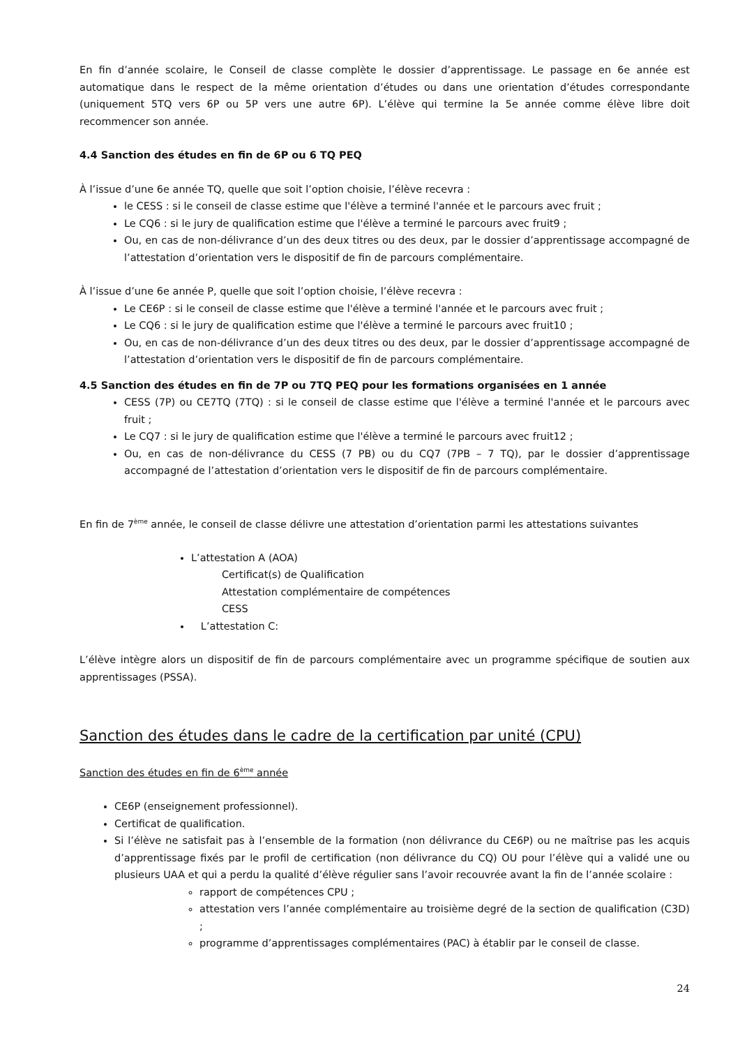En fin d’année scolaire, le Conseil de classe complète le dossier d’apprentissage. Le passage en 6e année est automatique dans le respect de la même orientation d’études ou dans une orientation d’études correspondante (uniquement 5TQ vers 6P ou 5P vers une autre 6P). L’élève qui termine la 5e année comme élève libre doit recommencer son année.
4.4 Sanction des études en fin de 6P ou 6 TQ PEQ
À l’issue d’une 6e année TQ, quelle que soit l’option choisie, l’élève recevra :
le CESS : si le conseil de classe estime que l'élève a terminé l'année et le parcours avec fruit ;
Le CQ6 : si le jury de qualification estime que l'élève a terminé le parcours avec fruit9 ;
Ou, en cas de non-délivrance d’un des deux titres ou des deux, par le dossier d’apprentissage accompagné de l’attestation d’orientation vers le dispositif de fin de parcours complémentaire.
À l’issue d’une 6e année P, quelle que soit l’option choisie, l’élève recevra :
Le CE6P : si le conseil de classe estime que l'élève a terminé l'année et le parcours avec fruit ;
Le CQ6 : si le jury de qualification estime que l'élève a terminé le parcours avec fruit10 ;
Ou, en cas de non-délivrance d’un des deux titres ou des deux, par le dossier d’apprentissage accompagné de l’attestation d’orientation vers le dispositif de fin de parcours complémentaire.
4.5 Sanction des études en fin de 7P ou 7TQ PEQ pour les formations organisées en 1 année
CESS (7P) ou CE7TQ (7TQ) : si le conseil de classe estime que l'élève a terminé l'année et le parcours avec fruit ;
Le CQ7 : si le jury de qualification estime que l'élève a terminé le parcours avec fruit12 ;
Ou, en cas de non-délivrance du CESS (7 PB) ou du CQ7 (7PB – 7 TQ), par le dossier d’apprentissage accompagné de l’attestation d’orientation vers le dispositif de fin de parcours complémentaire.
En fin de 7<sup>ème</sup> année, le conseil de classe délivre une attestation d’orientation parmi les attestations suivantes
L’attestation A (AOA)
Certificat(s) de Qualification
Attestation complémentaire de compétences
CESS
L’attestation C:
L’élève intègre alors un dispositif de fin de parcours complémentaire avec un programme spécifique de soutien aux apprentissages (PSSA).
Sanction des études dans le cadre de la certification par unité (CPU)
Sanction des études en fin de 6<sup>ème</sup> année
CE6P (enseignement professionnel).
Certificat de qualification.
Si l’élève ne satisfait pas à l’ensemble de la formation (non délivrance du CE6P) ou ne maîtrise pas les acquis d’apprentissage fixés par le profil de certification (non délivrance du CQ) OU pour l’élève qui a validé une ou plusieurs UAA et qui a perdu la qualité d’élève régulier sans l’avoir recouvrée avant la fin de l’année scolaire :
rapport de compétences CPU ;
attestation vers l’année complémentaire au troisième degré de la section de qualification (C3D) ;
programme d’apprentissages complémentaires (PAC) à établir par le conseil de classe.
24